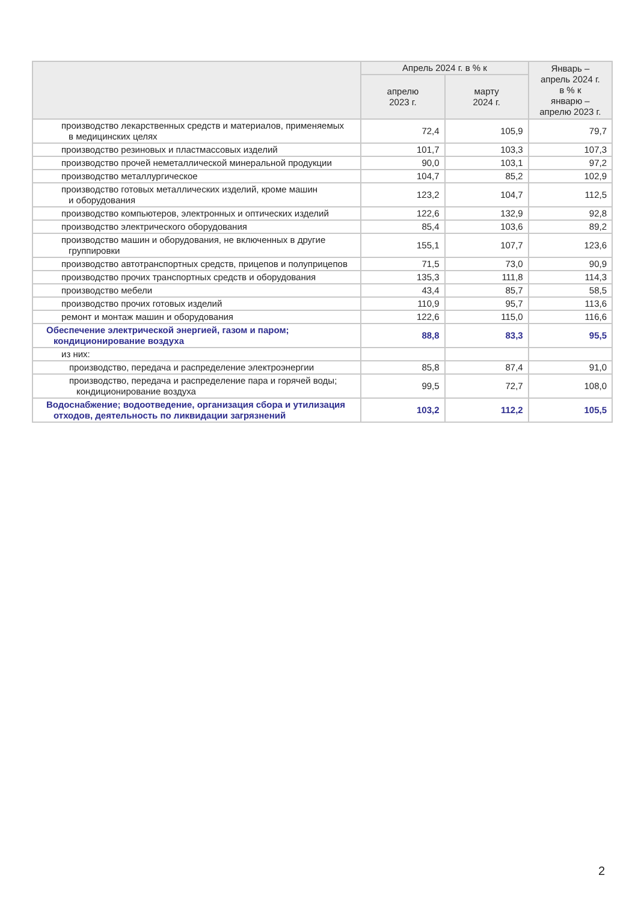| | Апрель 2024 г. в % к | | Январь – апрель 2024 г. в % к январю – апрелю 2023 г. |
| --- | --- | --- | --- |
| | апрелю 2023 г. | марту 2024 г. | |
| производство лекарственных средств и материалов, применяемых в медицинских целях | 72,4 | 105,9 | 79,7 |
| производство резиновых и пластмассовых изделий | 101,7 | 103,3 | 107,3 |
| производство прочей неметаллической минеральной продукции | 90,0 | 103,1 | 97,2 |
| производство металлургическое | 104,7 | 85,2 | 102,9 |
| производство готовых металлических изделий, кроме машин и оборудования | 123,2 | 104,7 | 112,5 |
| производство компьютеров, электронных и оптических изделий | 122,6 | 132,9 | 92,8 |
| производство электрического оборудования | 85,4 | 103,6 | 89,2 |
| производство машин и оборудования, не включенных в другие группировки | 155,1 | 107,7 | 123,6 |
| производство автотранспортных средств, прицепов и полуприцепов | 71,5 | 73,0 | 90,9 |
| производство прочих транспортных средств и оборудования | 135,3 | 111,8 | 114,3 |
| производство мебели | 43,4 | 85,7 | 58,5 |
| производство прочих готовых изделий | 110,9 | 95,7 | 113,6 |
| ремонт и монтаж машин и оборудования | 122,6 | 115,0 | 116,6 |
| Обеспечение электрической энергией, газом и паром; кондиционирование воздуха | 88,8 | 83,3 | 95,5 |
| из них: | | | |
| производство, передача и распределение электроэнергии | 85,8 | 87,4 | 91,0 |
| производство, передача и распределение пара и горячей воды; кондиционирование воздуха | 99,5 | 72,7 | 108,0 |
| Водоснабжение; водоотведение, организация сбора и утилизация отходов, деятельность по ликвидации загрязнений | 103,2 | 112,2 | 105,5 |
2